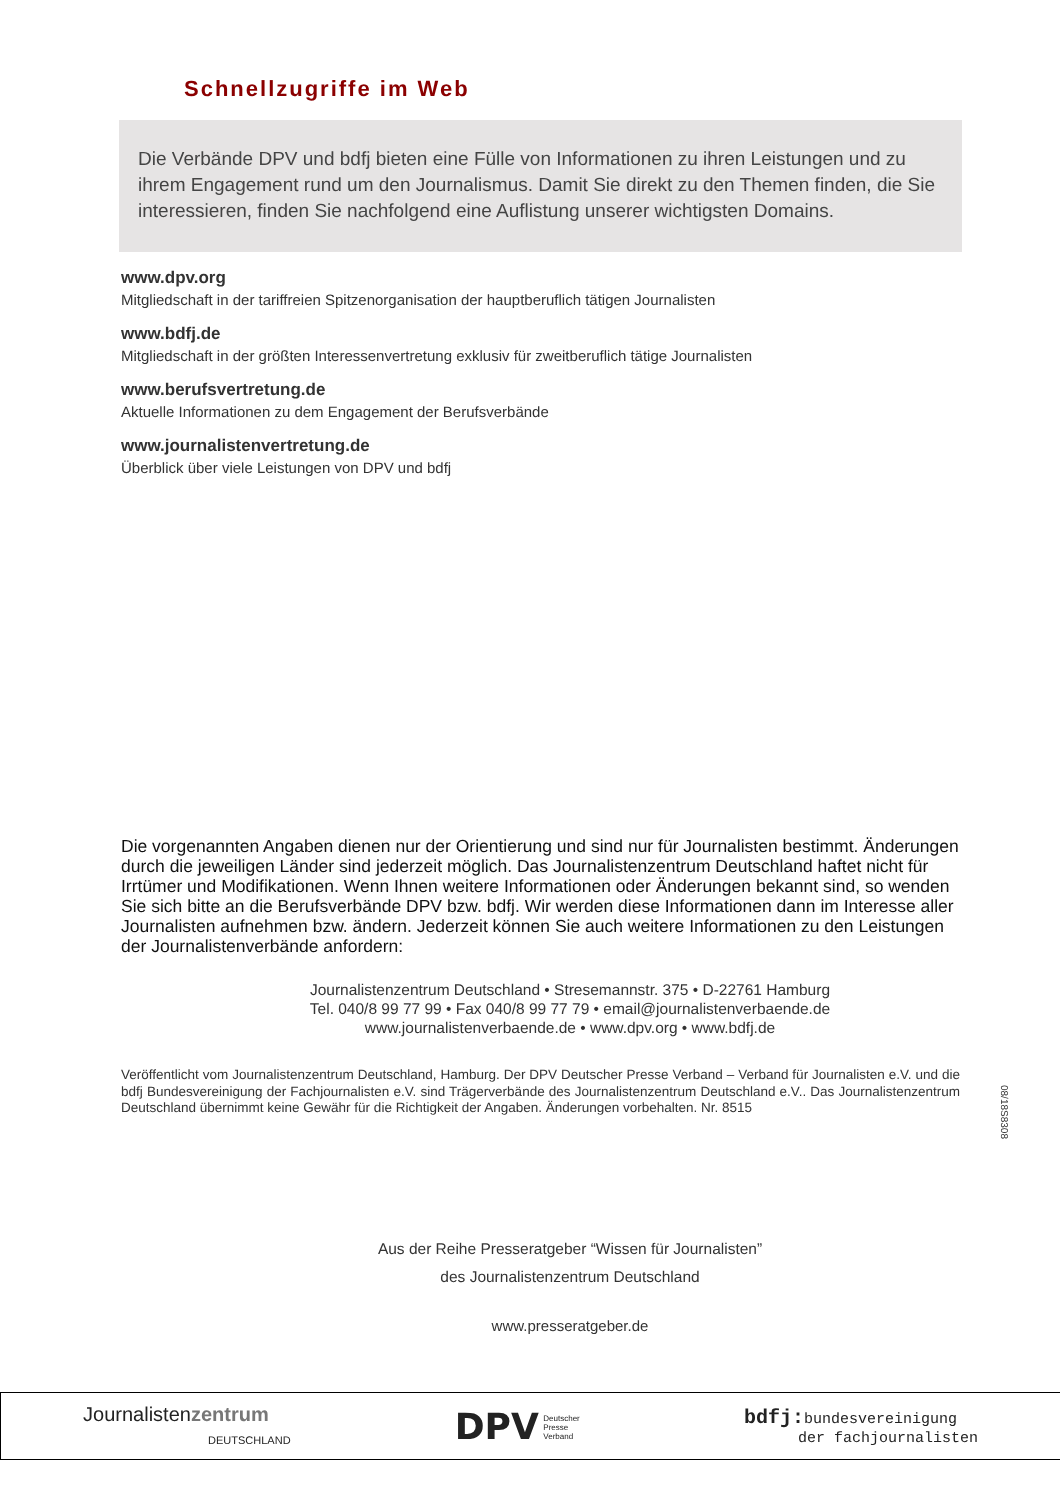Schnellzugriffe im Web
Die Verbände DPV und bdfj bieten eine Fülle von Informationen zu ihren Leistungen und zu ihrem Engagement rund um den Journalismus. Damit Sie direkt zu den Themen finden, die Sie interessieren, finden Sie nachfolgend eine Auflistung unserer wichtigsten Domains.
www.dpv.org
Mitgliedschaft in der tariffreien Spitzenorganisation der hauptberuflich tätigen Journalisten
www.bdfj.de
Mitgliedschaft in der größten Interessenvertretung exklusiv für zweitberuflich tätige Journalisten
www.berufsvertretung.de
Aktuelle Informationen zu dem Engagement der Berufsverbände
www.journalistenvertretung.de
Überblick über viele Leistungen von DPV und bdfj
Die vorgenannten Angaben dienen nur der Orientierung und sind nur für Journalisten bestimmt. Änderungen durch die jeweiligen Länder sind jederzeit möglich. Das Journalistenzentrum Deutschland haftet nicht für Irrtümer und Modifikationen. Wenn Ihnen weitere Informationen oder Änderungen bekannt sind, so wenden Sie sich bitte an die Berufsverbände DPV bzw. bdfj. Wir werden diese Informationen dann im Interesse aller Journalisten aufnehmen bzw. ändern. Jederzeit können Sie auch weitere Informationen zu den Leistungen der Journalistenverbände anfordern:
Journalistenzentrum Deutschland • Stresemannstr. 375 • D-22761 Hamburg
Tel. 040/8 99 77 99 • Fax 040/8 99 77 79 • email@journalistenverbaende.de
www.journalistenverbaende.de • www.dpv.org • www.bdfj.de
Veröffentlicht vom Journalistenzentrum Deutschland, Hamburg. Der DPV Deutscher Presse Verband – Verband für Journalisten e.V. und die bdfj Bundesvereinigung der Fachjournalisten e.V. sind Trägerverbände des Journalistenzentrum Deutschland e.V.. Das Journalistenzentrum Deutschland übernimmt keine Gewähr für die Richtigkeit der Angaben. Änderungen vorbehalten. Nr. 8515
08/18S8308
Aus der Reihe Presseratgeber “Wissen für Journalisten”
des Journalistenzentrum Deutschland
www.presseratgeber.de
Journalistenzentrum
DEUTSCHLAND
DPV Deutscher
Presse
Verband
bdfj: bundesvereinigung
der fachjournalisten